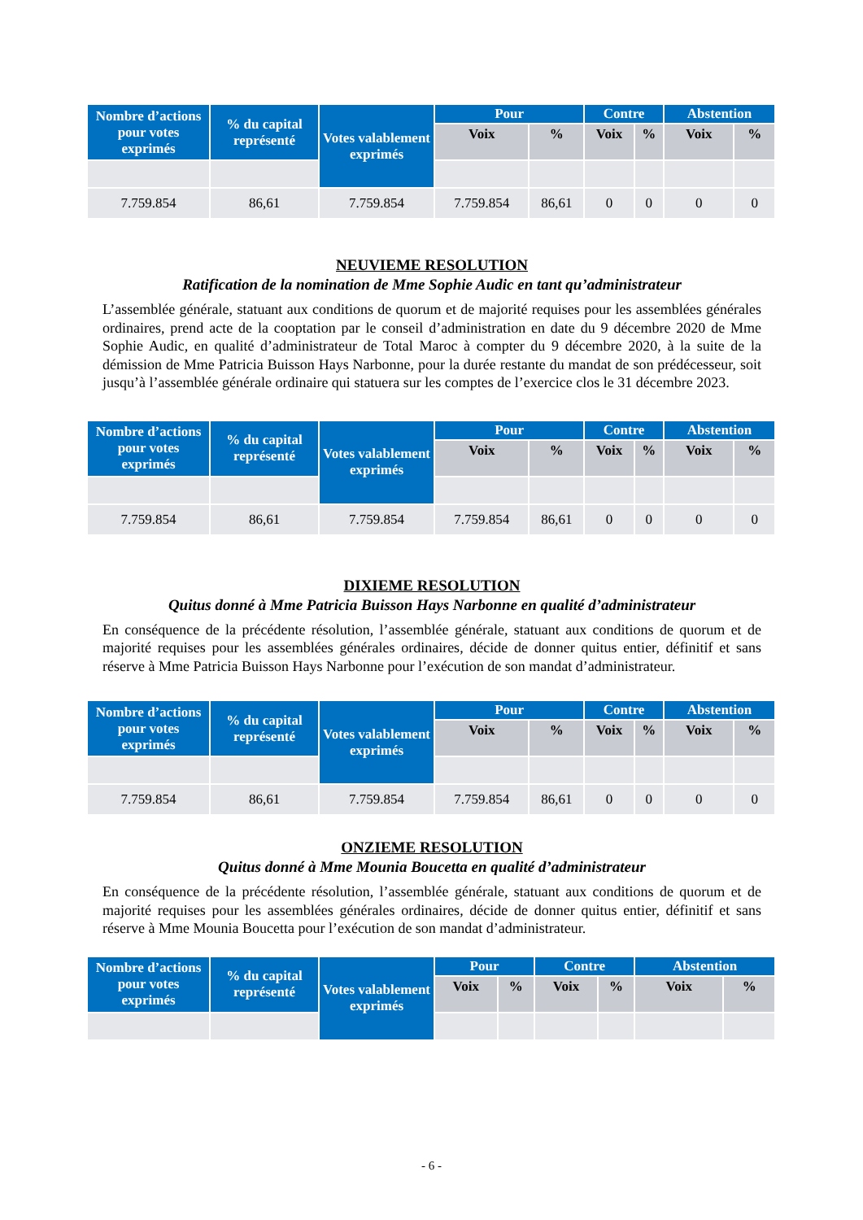| Nombre d’actions pour votes exprimés | % du capital représenté | Votes valablement exprimés | Pour | | Contre | | Abstention | |
| --- | --- | --- | --- | --- | --- | --- | --- | --- |
| | | | Voix | % | Voix | % | Voix | % |
| 7.759.854 | 86,61 | 7.759.854 | 7.759.854 | 86,61 | 0 | 0 | 0 | 0 |
NEUVIEME RESOLUTION
Ratification de la nomination de Mme Sophie Audic en tant qu’administrateur
L’assemblée générale, statuant aux conditions de quorum et de majorité requises pour les assemblées générales ordinaires, prend acte de la cooptation par le conseil d’administration en date du 9 décembre 2020 de Mme Sophie Audic, en qualité d’administrateur de Total Maroc à compter du 9 décembre 2020, à la suite de la démission de Mme Patricia Buisson Hays Narbonne, pour la durée restante du mandat de son prédécesseur, soit jusqu’à l’assemblée générale ordinaire qui statuera sur les comptes de l’exercice clos le 31 décembre 2023.
| Nombre d’actions pour votes exprimés | % du capital représenté | Votes valablement exprimés | Pour | | Contre | | Abstention | |
| --- | --- | --- | --- | --- | --- | --- | --- | --- |
| | | | Voix | % | Voix | % | Voix | % |
| 7.759.854 | 86,61 | 7.759.854 | 7.759.854 | 86,61 | 0 | 0 | 0 | 0 |
DIXIEME RESOLUTION
Quitus donné à Mme Patricia Buisson Hays Narbonne en qualité d’administrateur
En conséquence de la précédente résolution, l’assemblée générale, statuant aux conditions de quorum et de majorité requises pour les assemblées générales ordinaires, décide de donner quitus entier, définitif et sans réserve à Mme Patricia Buisson Hays Narbonne pour l’exécution de son mandat d’administrateur.
| Nombre d’actions pour votes exprimés | % du capital représenté | Votes valablement exprimés | Pour | | Contre | | Abstention | |
| --- | --- | --- | --- | --- | --- | --- | --- | --- |
| | | | Voix | % | Voix | % | Voix | % |
| 7.759.854 | 86,61 | 7.759.854 | 7.759.854 | 86,61 | 0 | 0 | 0 | 0 |
ONZIEME RESOLUTION
Quitus donné à Mme Mounia Boucetta en qualité d’administrateur
En conséquence de la précédente résolution, l’assemblée générale, statuant aux conditions de quorum et de majorité requises pour les assemblées générales ordinaires, décide de donner quitus entier, définitif et sans réserve à Mme Mounia Boucetta pour l’exécution de son mandat d’administrateur.
| Nombre d’actions pour votes exprimés | % du capital représenté | Votes valablement exprimés | Pour | | Contre | | Abstention | |
| --- | --- | --- | --- | --- | --- | --- | --- | --- |
| | | | Voix | % | Voix | % | Voix | % |
- 6 -